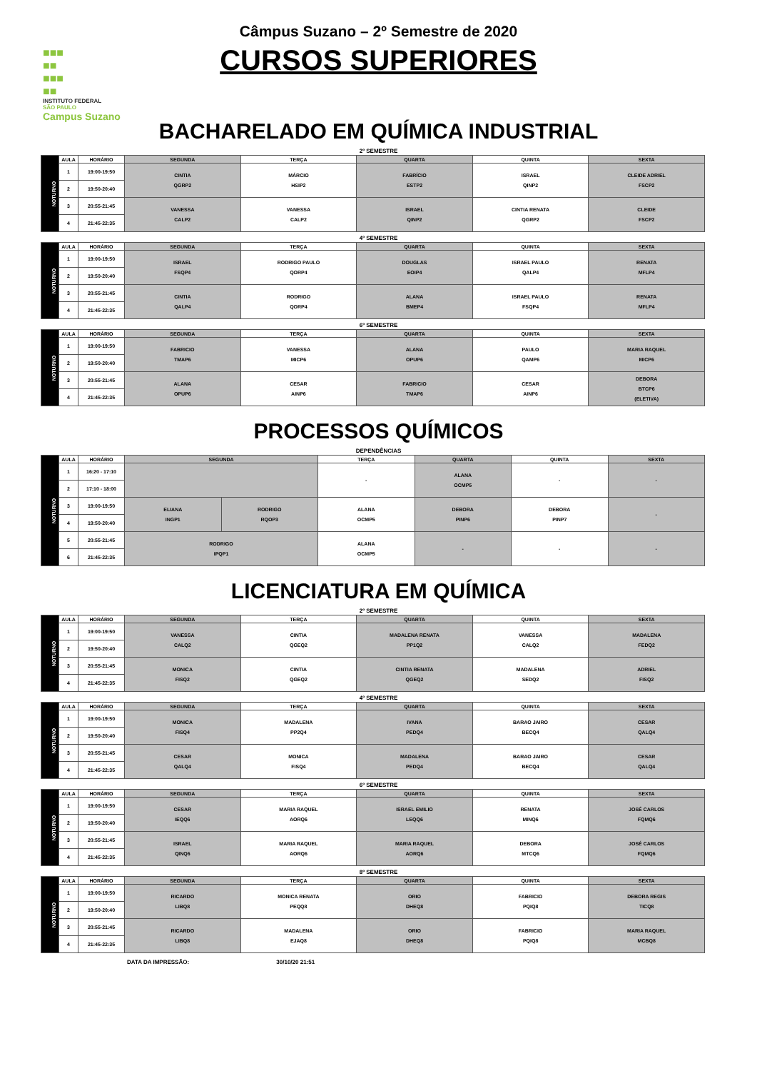■■■
■■
■■■
■■
INSTITUTO FEDERAL
SÃO PAULO
Campus Suzano
Câmpus Suzano – 2º Semestre de 2020
CURSOS SUPERIORES
BACHARELADO EM QUÍMICA INDUSTRIAL
2º SEMESTRE
| NOTURNO | AULA | HORÁRIO | SEGUNDA | TERÇA | QUARTA | QUINTA | SEXTA |
| --- | --- | --- | --- | --- | --- | --- | --- |
| | 1 | 19:00-19:50 | CINTIA QGRP2 | MÁRCIO HSIP2 | FABRÍCIO ESTP2 | ISRAEL QINP2 | CLEIDE ADRIEL FSCP2 |
| | 2 | 19:50-20:40 | | | | | |
| | 3 | 20:55-21:45 | VANESSA CALP2 | VANESSA CALP2 | ISRAEL QINP2 | CINTIA RENATA QGRP2 | CLEIDE FSCP2 |
| | 4 | 21:45-22:35 | | | | | |
4º SEMESTRE
| NOTURNO | AULA | HORÁRIO | SEGUNDA | TERÇA | QUARTA | QUINTA | SEXTA |
| --- | --- | --- | --- | --- | --- | --- | --- |
| | 1 | 19:00-19:50 | ISRAEL FSQP4 | RODRIGO PAULO QORP4 | DOUGLAS EOIP4 | ISRAEL PAULO QALP4 | RENATA MFLP4 |
| | 2 | 19:50-20:40 | | | | | |
| | 3 | 20:55-21:45 | CINTIA QALP4 | RODRIGO QORP4 | ALANA BMEP4 | ISRAEL PAULO FSQP4 | RENATA MFLP4 |
| | 4 | 21:45-22:35 | | | | | |
6º SEMESTRE
| NOTURNO | AULA | HORÁRIO | SEGUNDA | TERÇA | QUARTA | QUINTA | SEXTA |
| --- | --- | --- | --- | --- | --- | --- | --- |
| | 1 | 19:00-19:50 | FABRICIO TMAP6 | VANESSA MICP6 | ALANA OPUP6 | PAULO QAMP6 | MARIA RAQUEL MICP6 |
| | 2 | 19:50-20:40 | | | | | |
| | 3 | 20:55-21:45 | ALANA OPUP6 | CESAR AINP6 | FABRICIO TMAP6 | CESAR AINP6 | DEBORA BTCP6 (ELETIVA) |
| | 4 | 21:45-22:35 | | | | | |
PROCESSOS QUÍMICOS
DEPENDÊNCIAS
| NOTURNO | AULA | HORÁRIO | SEGUNDA | | TERÇA | QUARTA | QUINTA | SEXTA |
| --- | --- | --- | --- | --- | --- | --- | --- | --- |
| | 1 | 16:20 - 17:10 | | | - | ALANA OCMP5 | - | - |
| | 2 | 17:10 - 18:00 | | | | | | |
| | 3 | 19:00-19:50 | ELIANA INGP1 | RODRIGO RQOP3 | ALANA OCMP5 | DEBORA PINP6 | DEBORA PINP7 | - |
| | 4 | 19:50-20:40 | | | | | | |
| | 5 | 20:55-21:45 | RODRIGO IPQP1 | | ALANA OCMP5 | - | - | - |
| | 6 | 21:45-22:35 | | | | | | |
LICENCIATURA EM QUÍMICA
2º SEMESTRE
| NOTURNO | AULA | HORÁRIO | SEGUNDA | TERÇA | QUARTA | QUINTA | SEXTA |
| --- | --- | --- | --- | --- | --- | --- | --- |
| | 1 | 19:00-19:50 | VANESSA CALQ2 | CINTIA QGEQ2 | MADALENA RENATA PP1Q2 | VANESSA CALQ2 | MADALENA FEDQ2 |
| | 2 | 19:50-20:40 | | | | | |
| | 3 | 20:55-21:45 | MONICA FISQ2 | CINTIA QGEQ2 | CINTIA RENATA QGEQ2 | MADALENA SEDQ2 | ADRIEL FISQ2 |
| | 4 | 21:45-22:35 | | | | | |
4º SEMESTRE
| NOTURNO | AULA | HORÁRIO | SEGUNDA | TERÇA | QUARTA | QUINTA | SEXTA |
| --- | --- | --- | --- | --- | --- | --- | --- |
| | 1 | 19:00-19:50 | MONICA FISQ4 | MADALENA PP2Q4 | IVANA PEDQ4 | BARAO JAIRO BECQ4 | CESAR QALQ4 |
| | 2 | 19:50-20:40 | | | | | |
| | 3 | 20:55-21:45 | CESAR QALQ4 | MONICA FISQ4 | MADALENA PEDQ4 | BARAO JAIRO BECQ4 | CESAR QALQ4 |
| | 4 | 21:45-22:35 | | | | | |
6º SEMESTRE
| NOTURNO | AULA | HORÁRIO | SEGUNDA | TERÇA | QUARTA | QUINTA | SEXTA |
| --- | --- | --- | --- | --- | --- | --- | --- |
| | 1 | 19:00-19:50 | CESAR IEQQ6 | MARIA RAQUEL AORQ6 | ISRAEL EMILIO LEQQ6 | RENATA MINQ6 | JOSÉ CARLOS FQMQ6 |
| | 2 | 19:50-20:40 | | | | | |
| | 3 | 20:55-21:45 | ISRAEL QINQ6 | MARIA RAQUEL AORQ6 | MARIA RAQUEL AORQ6 | DEBORA MTCQ6 | JOSÉ CARLOS FQMQ6 |
| | 4 | 21:45-22:35 | | | | | |
8º SEMESTRE
| NOTURNO | AULA | HORÁRIO | SEGUNDA | TERÇA | QUARTA | QUINTA | SEXTA |
| --- | --- | --- | --- | --- | --- | --- | --- |
| | 1 | 19:00-19:50 | RICARDO LIBQ8 | MONICA RENATA PEQQ8 | ORIO DHEQ8 | FABRICIO PQIQ8 | DEBORA REGIS TICQ8 |
| | 2 | 19:50-20:40 | | | | | |
| | 3 | 20:55-21:45 | RICARDO LIBQ8 | MADALENA EJAQ8 | ORIO DHEQ8 | FABRICIO PQIQ8 | MARIA RAQUEL MCBQ8 |
| | 4 | 21:45-22:35 | | | | | |
DATA DA IMPRESSÃO: 30/10/20 21:51